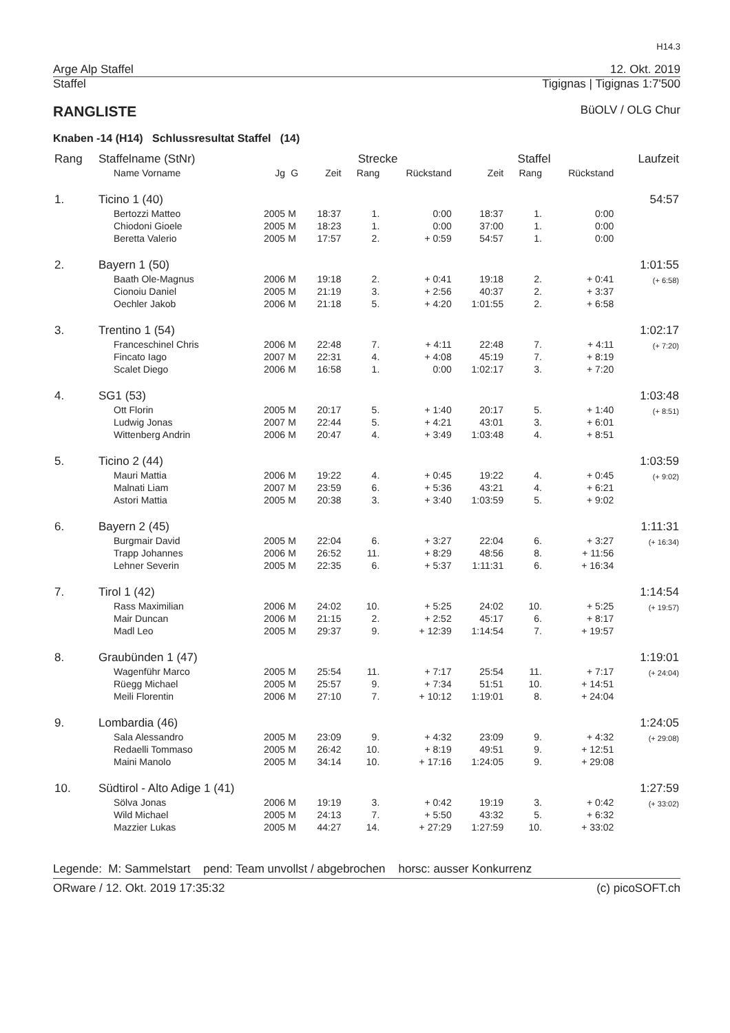H14.3
Arge Alp Staffel 12. Okt. 2019
Staffel Tigignas | Tigignas 1:7'500
RANGLISTE BüOLV / OLG Chur
Knaben -14 (H14) Schlussresultat Staffel (14)
| Rang | Staffelname (StNr) | | | Strecke | | | Staffel | | | Laufzeit |
| --- | --- | --- | --- | --- | --- | --- | --- | --- | --- | --- |
| | Name Vorname | Jg | G | Zeit | Rang | Rückstand | Zeit | Rang | Rückstand | |
| 1. | Ticino 1 (40) | | | | | | | | | 54:57 |
| | Bertozzi Matteo | 2005 | M | 18:37 | 1. | 0:00 | 18:37 | 1. | 0:00 | |
| | Chiodoni Gioele | 2005 | M | 18:23 | 1. | 0:00 | 37:00 | 1. | 0:00 | |
| | Beretta Valerio | 2005 | M | 17:57 | 2. | + 0:59 | 54:57 | 1. | 0:00 | |
| 2. | Bayern 1 (50) | | | | | | | | | 1:01:55 |
| | Baath Ole-Magnus | 2006 | M | 19:18 | 2. | + 0:41 | 19:18 | 2. | + 0:41 | (+ 6:58) |
| | Cionoiu Daniel | 2005 | M | 21:19 | 3. | + 2:56 | 40:37 | 2. | + 3:37 | |
| | Oechler Jakob | 2006 | M | 21:18 | 5. | + 4:20 | 1:01:55 | 2. | + 6:58 | |
| 3. | Trentino 1 (54) | | | | | | | | | 1:02:17 |
| | Franceschinel Chris | 2006 | M | 22:48 | 7. | + 4:11 | 22:48 | 7. | + 4:11 | (+ 7:20) |
| | Fincato Iago | 2007 | M | 22:31 | 4. | + 4:08 | 45:19 | 7. | + 8:19 | |
| | Scalet Diego | 2006 | M | 16:58 | 1. | 0:00 | 1:02:17 | 3. | + 7:20 | |
| 4. | SG1 (53) | | | | | | | | | 1:03:48 |
| | Ott Florin | 2005 | M | 20:17 | 5. | + 1:40 | 20:17 | 5. | + 1:40 | (+ 8:51) |
| | Ludwig Jonas | 2007 | M | 22:44 | 5. | + 4:21 | 43:01 | 3. | + 6:01 | |
| | Wittenberg Andrin | 2006 | M | 20:47 | 4. | + 3:49 | 1:03:48 | 4. | + 8:51 | |
| 5. | Ticino 2 (44) | | | | | | | | | 1:03:59 |
| | Mauri Mattia | 2006 | M | 19:22 | 4. | + 0:45 | 19:22 | 4. | + 0:45 | (+ 9:02) |
| | Malnati Liam | 2007 | M | 23:59 | 6. | + 5:36 | 43:21 | 4. | + 6:21 | |
| | Astori Mattia | 2005 | M | 20:38 | 3. | + 3:40 | 1:03:59 | 5. | + 9:02 | |
| 6. | Bayern 2 (45) | | | | | | | | | 1:11:31 |
| | Burgmair David | 2005 | M | 22:04 | 6. | + 3:27 | 22:04 | 6. | + 3:27 | (+ 16:34) |
| | Trapp Johannes | 2006 | M | 26:52 | 11. | + 8:29 | 48:56 | 8. | + 11:56 | |
| | Lehner Severin | 2005 | M | 22:35 | 6. | + 5:37 | 1:11:31 | 6. | + 16:34 | |
| 7. | Tirol 1 (42) | | | | | | | | | 1:14:54 |
| | Rass Maximilian | 2006 | M | 24:02 | 10. | + 5:25 | 24:02 | 10. | + 5:25 | (+ 19:57) |
| | Mair Duncan | 2006 | M | 21:15 | 2. | + 2:52 | 45:17 | 6. | + 8:17 | |
| | Madl Leo | 2005 | M | 29:37 | 9. | + 12:39 | 1:14:54 | 7. | + 19:57 | |
| 8. | Graubünden 1 (47) | | | | | | | | | 1:19:01 |
| | Wagenführ Marco | 2005 | M | 25:54 | 11. | + 7:17 | 25:54 | 11. | + 7:17 | (+ 24:04) |
| | Rüegg Michael | 2005 | M | 25:57 | 9. | + 7:34 | 51:51 | 10. | + 14:51 | |
| | Meili Florentin | 2006 | M | 27:10 | 7. | + 10:12 | 1:19:01 | 8. | + 24:04 | |
| 9. | Lombardia (46) | | | | | | | | | 1:24:05 |
| | Sala Alessandro | 2005 | M | 23:09 | 9. | + 4:32 | 23:09 | 9. | + 4:32 | (+ 29:08) |
| | Redaelli Tommaso | 2005 | M | 26:42 | 10. | + 8:19 | 49:51 | 9. | + 12:51 | |
| | Maini Manolo | 2005 | M | 34:14 | 10. | + 17:16 | 1:24:05 | 9. | + 29:08 | |
| 10. | Südtirol - Alto Adige 1 (41) | | | | | | | | | 1:27:59 |
| | Sölva Jonas | 2006 | M | 19:19 | 3. | + 0:42 | 19:19 | 3. | + 0:42 | (+ 33:02) |
| | Wild Michael | 2005 | M | 24:13 | 7. | + 5:50 | 43:32 | 5. | + 6:32 | |
| | Mazzier Lukas | 2005 | M | 44:27 | 14. | + 27:29 | 1:27:59 | 10. | + 33:02 | |
Legende: M: Sammelstart pend: Team unvollst / abgebrochen horsc: ausser Konkurrenz
ORware / 12. Okt. 2019 17:35:32 (c) picoSOFT.ch